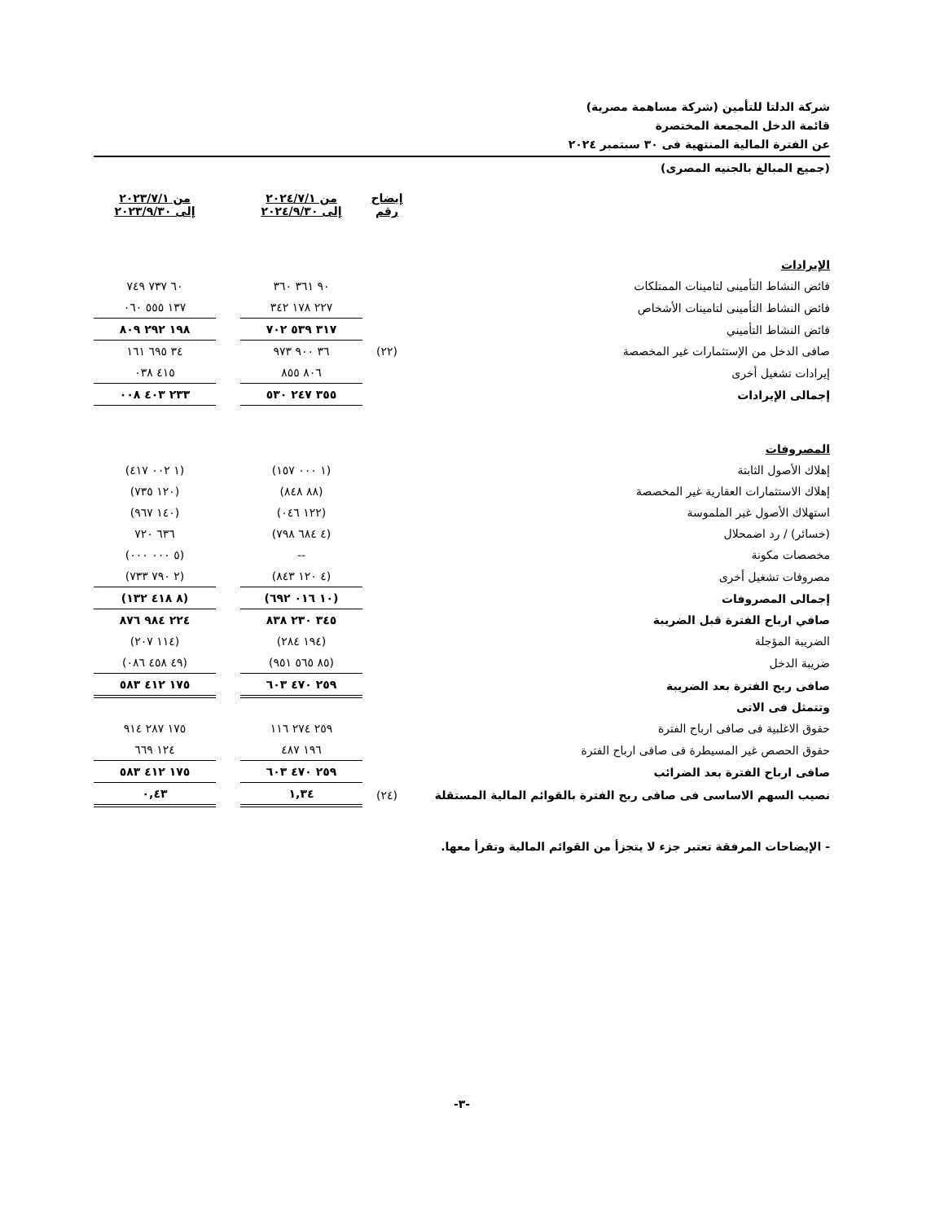شركة الدلتا للتأمين (شركة مساهمة مصرية)
قائمة الدخل المجمعة المختصرة
عن الفترة المالية المنتهية فى ٣٠ سبتمبر ٢٠٢٤
(جميع المبالغ بالجنيه المصرى)
| | إيضاح رقم | من ٢٠٢٤/٧/١ إلى ٢٠٢٤/٩/٣٠ | | من ٢٠٢٣/٧/١ إلى ٢٠٢٣/٩/٣٠ |
| الإيرادات | | | | |
| فائض النشاط التأمينى لتامينات الممتلكات | | ٩٠ ٣٦١ ٣٦٠ | | ٦٠ ٧٣٧ ٧٤٩ |
| فائض النشاط التأمينى لتامينات الأشخاص | | ٢٢٧ ١٧٨ ٣٤٢ | | ١٣٧ ٥٥٥ ٠٦٠ |
| فائض النشاط التأميني | | ٣١٧ ٥٣٩ ٧٠٢ | | ١٩٨ ٢٩٢ ٨٠٩ |
| صافى الدخل من الإستثمارات غير المخصصة | (٢٢) | ٣٦ ٩٠٠ ٩٧٣ | | ٣٤ ٦٩٥ ١٦١ |
| إيرادات تشغيل أخرى | | ٨٠٦ ٨٥٥ | | ٤١٥ ٠٣٨ |
| إجمالى الإيرادات | | ٣٥٥ ٢٤٧ ٥٣٠ | | ٢٣٣ ٤٠٣ ٠٠٨ |
| المصروفات | | | | |
| إهلاك الأصول الثابتة | | (١ ٠٠٠ ١٥٧) | | (١ ٠٠٢ ٤١٧) |
| إهلاك الاستثمارات العقارية غير المخصصة | | (٨٨ ٨٤٨) | | (١٢٠ ٧٣٥) |
| استهلاك الأصول غير الملموسة | | (١٢٢ ٠٤٦) | | (١٤٠ ٩٦٧) |
| (خسائر) / رد اضمحلال | | (٤ ٦٨٤ ٧٩٨) | | ٦٣٦ ٧٢٠ |
| مخصصات مكونة | | -- | | (٥ ٠٠٠ ٠٠٠) |
| مصروفات تشغيل أخرى | | (٤ ١٢٠ ٨٤٣) | | (٢ ٧٩٠ ٧٣٣) |
| إجمالى المصروفات | | (١٠ ٠١٦ ٦٩٢) | | (٨ ٤١٨ ١٣٢) |
| صافي ارباح الفترة قبل الضريبة | | ٣٤٥ ٢٣٠ ٨٣٨ | | ٢٢٤ ٩٨٤ ٨٧٦ |
| الضريبة المؤجلة | | (١٩٤ ٢٨٤) | | (١١٤ ٢٠٧) |
| ضريبة الدخل | | (٨٥ ٥٦٥ ٩٥١) | | (٤٩ ٤٥٨ ٠٨٦) |
| صافى ربح الفترة بعد الضريبة | | ٢٥٩ ٤٧٠ ٦٠٣ | | ١٧٥ ٤١٢ ٥٨٣ |
| وتتمثل فى الاتى | | | | |
| حقوق الاغلبية فى صافى ارباح الفترة | | ٢٥٩ ٢٧٤ ١١٦ | | ١٧٥ ٢٨٧ ٩١٤ |
| حقوق الحصص غير المسيطرة فى صافى ارباح الفترة | | ١٩٦ ٤٨٧ | | ١٢٤ ٦٦٩ |
| صافى ارباح الفترة بعد الضرائب | | ٢٥٩ ٤٧٠ ٦٠٣ | | ١٧٥ ٤١٢ ٥٨٣ |
| نصيب السهم الاساسى فى صافى ربح الفترة بالقوائم المالية المستقلة | (٢٤) | ١,٣٤ | | ٠,٤٣ |
- الإيضاحات المرفقة تعتبر جزء لا يتجزأ من القوائم المالية وتقرأ معها.
-٣-